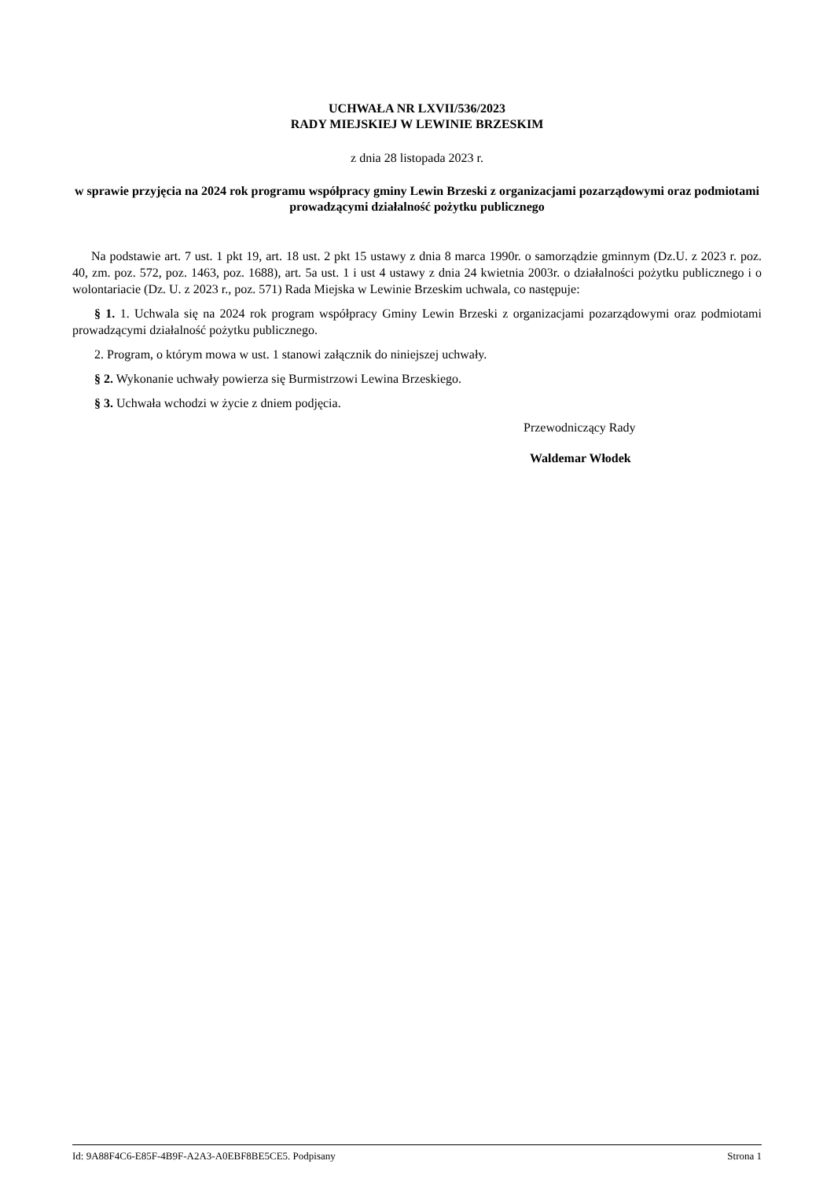UCHWAŁA NR LXVII/536/2023
RADY MIEJSKIEJ W LEWINIE BRZESKIM
z dnia 28 listopada 2023 r.
w sprawie przyjęcia na 2024 rok programu współpracy gminy Lewin Brzeski z organizacjami pozarządowymi oraz podmiotami prowadzącymi działalność pożytku publicznego
Na podstawie art. 7 ust. 1 pkt 19, art. 18 ust. 2 pkt 15 ustawy z dnia 8 marca 1990r. o samorządzie gminnym (Dz.U. z 2023 r. poz. 40, zm. poz. 572, poz. 1463, poz. 1688), art. 5a ust. 1 i ust 4 ustawy z dnia 24 kwietnia 2003r. o działalności pożytku publicznego i o wolontariacie (Dz. U. z 2023 r., poz. 571) Rada Miejska w Lewinie Brzeskim uchwala, co następuje:
§ 1. 1. Uchwala się na 2024 rok program współpracy Gminy Lewin Brzeski z organizacjami pozarządowymi oraz podmiotami prowadzącymi działalność pożytku publicznego.
2. Program, o którym mowa w ust. 1 stanowi załącznik do niniejszej uchwały.
§ 2. Wykonanie uchwały powierza się Burmistrzowi Lewina Brzeskiego.
§ 3. Uchwała wchodzi w życie z dniem podjęcia.
Przewodniczący Rady
Waldemar Włodek
Id: 9A88F4C6-E85F-4B9F-A2A3-A0EBF8BE5CE5. Podpisany Strona 1